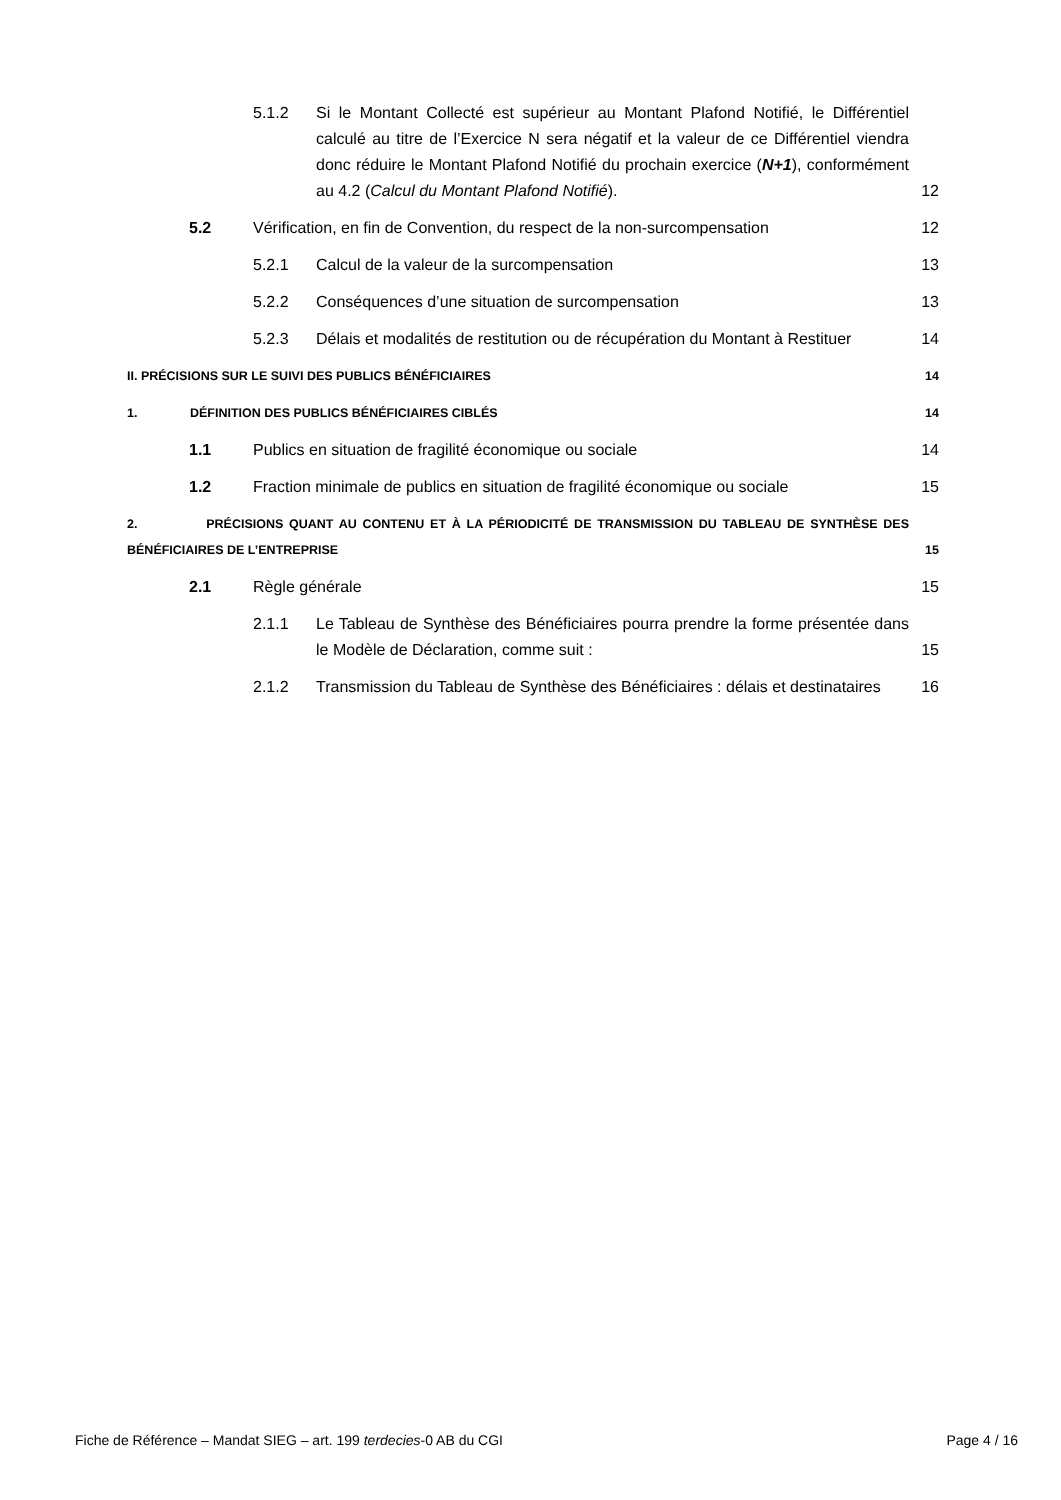5.1.2 Si le Montant Collecté est supérieur au Montant Plafond Notifié, le Différentiel calculé au titre de l’Exercice N sera négatif et la valeur de ce Différentiel viendra donc réduire le Montant Plafond Notifié du prochain exercice (N+1), conformément au 4.2 (Calcul du Montant Plafond Notifié). 12
5.2 Vérification, en fin de Convention, du respect de la non-surcompensation 12
5.2.1 Calcul de la valeur de la surcompensation 13
5.2.2 Conséquences d’une situation de surcompensation 13
5.2.3 Délais et modalités de restitution ou de récupération du Montant à Restituer 14
II. PRÉCISIONS SUR LE SUIVI DES PUBLICS BÉNÉFICIAIRES 14
1. DÉFINITION DES PUBLICS BÉNÉFICIAIRES CIBLÉS 14
1.1 Publics en situation de fragilité économique ou sociale 14
1.2 Fraction minimale de publics en situation de fragilité économique ou sociale 15
2. PRÉCISIONS QUANT AU CONTENU ET À LA PÉRIODICITÉ DE TRANSMISSION DU TABLEAU DE SYNTHÈSE DES BÉNÉFICIAIRES DE L’ENTREPRISE 15
2.1 Règle générale 15
2.1.1 Le Tableau de Synthèse des Bénéficiaires pourra prendre la forme présentée dans le Modèle de Déclaration, comme suit : 15
2.1.2 Transmission du Tableau de Synthèse des Bénéficiaires : délais et destinataires 16
Fiche de Référence – Mandat SIEG – art. 199 terdecies-0 AB du CGI Page 4 / 16